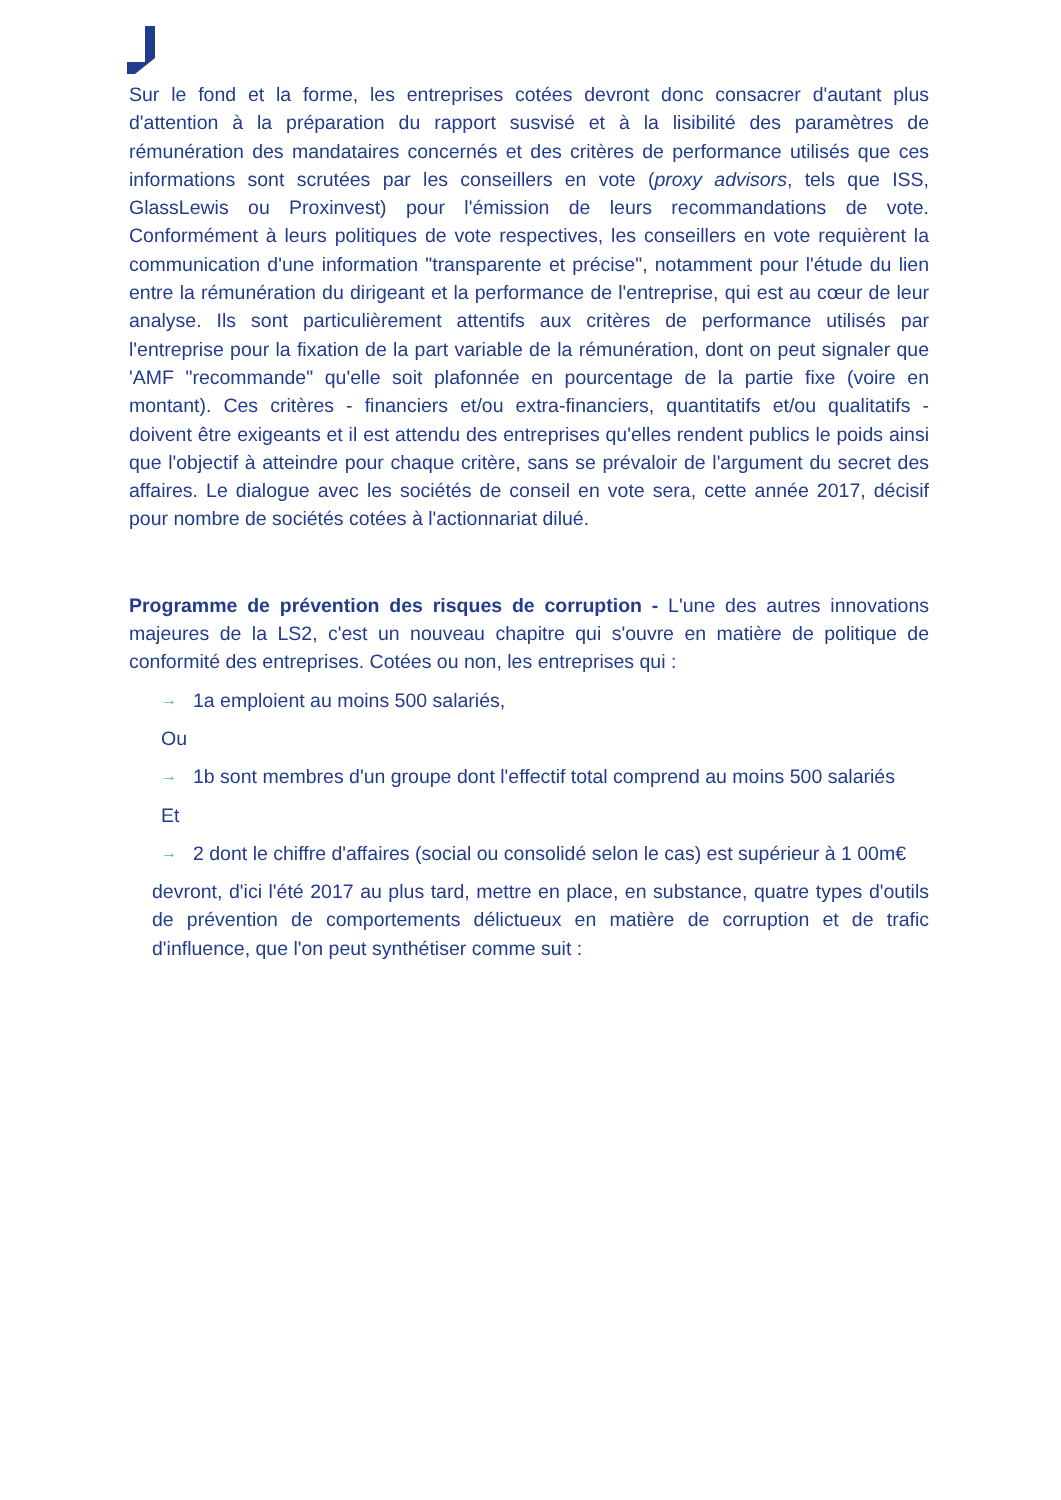Sur le fond et la forme, les entreprises cotées devront donc consacrer d'autant plus d'attention à la préparation du rapport susvisé et à la lisibilité des paramètres de rémunération des mandataires concernés et des critères de performance utilisés que ces informations sont scrutées par les conseillers en vote (proxy advisors, tels que ISS, GlassLewis ou Proxinvest) pour l'émission de leurs recommandations de vote. Conformément à leurs politiques de vote respectives, les conseillers en vote requièrent la communication d'une information "transparente et précise", notamment pour l'étude du lien entre la rémunération du dirigeant et la performance de l'entreprise, qui est au cœur de leur analyse. Ils sont particulièrement attentifs aux critères de performance utilisés par l'entreprise pour la fixation de la part variable de la rémunération, dont on peut signaler que 'AMF "recommande" qu'elle soit plafonnée en pourcentage de la partie fixe (voire en montant). Ces critères - financiers et/ou extra-financiers, quantitatifs et/ou qualitatifs - doivent être exigeants et il est attendu des entreprises qu'elles rendent publics le poids ainsi que l'objectif à atteindre pour chaque critère, sans se prévaloir de l'argument du secret des affaires. Le dialogue avec les sociétés de conseil en vote sera, cette année 2017, décisif pour nombre de sociétés cotées à l'actionnariat dilué.
Programme de prévention des risques de corruption - L'une des autres innovations majeures de la LS2, c'est un nouveau chapitre qui s'ouvre en matière de politique de conformité des entreprises. Cotées ou non, les entreprises qui :
→ 1a emploient au moins 500 salariés,
Ou
→ 1b sont membres d'un groupe dont l'effectif total comprend au moins 500 salariés
Et
→ 2 dont le chiffre d'affaires (social ou consolidé selon le cas) est supérieur à 1 00m€
devront, d'ici l'été 2017 au plus tard, mettre en place, en substance, quatre types d'outils de prévention de comportements délictueux en matière de corruption et de trafic d'influence, que l'on peut synthétiser comme suit :